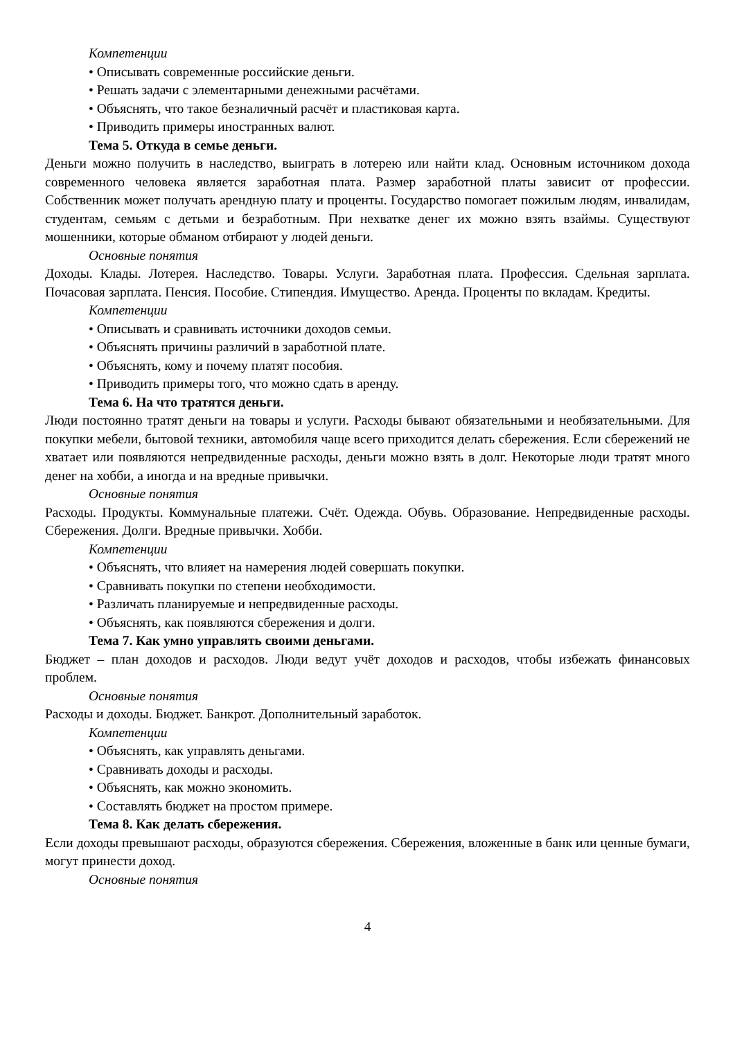Компетенции
• Описывать современные российские деньги.
• Решать задачи с элементарными денежными расчётами.
• Объяснять, что такое безналичный расчёт и пластиковая карта.
• Приводить примеры иностранных валют.
Тема 5. Откуда в семье деньги.
Деньги можно получить в наследство, выиграть в лотерею или найти клад. Основным источником дохода современного человека является заработная плата. Размер заработной платы зависит от профессии. Собственник может получать арендную плату и проценты. Государство помогает пожилым людям, инвалидам, студентам, семьям с детьми и безработным. При нехватке денег их можно взять взаймы. Существуют мошенники, которые обманом отбирают у людей деньги.
Основные понятия
Доходы. Клады. Лотерея. Наследство. Товары. Услуги. Заработная плата. Профессия. Сдельная зарплата. Почасовая зарплата. Пенсия. Пособие. Стипендия. Имущество. Аренда. Проценты по вкладам. Кредиты.
Компетенции
• Описывать и сравнивать источники доходов семьи.
• Объяснять причины различий в заработной плате.
• Объяснять, кому и почему платят пособия.
• Приводить примеры того, что можно сдать в аренду.
Тема 6. На что тратятся деньги.
Люди постоянно тратят деньги на товары и услуги. Расходы бывают обязательными и необязательными. Для покупки мебели, бытовой техники, автомобиля чаще всего приходится делать сбережения. Если сбережений не хватает или появляются непредвиденные расходы, деньги можно взять в долг. Некоторые люди тратят много денег на хобби, а иногда и на вредные привычки.
Основные понятия
Расходы. Продукты. Коммунальные платежи. Счёт. Одежда. Обувь. Образование. Непредвиденные расходы. Сбережения. Долги. Вредные привычки. Хобби.
Компетенции
• Объяснять, что влияет на намерения людей совершать покупки.
• Сравнивать покупки по степени необходимости.
• Различать планируемые и непредвиденные расходы.
• Объяснять, как появляются сбережения и долги.
Тема 7. Как умно управлять своими деньгами.
Бюджет – план доходов и расходов. Люди ведут учёт доходов и расходов, чтобы избежать финансовых проблем.
Основные понятия
Расходы и доходы. Бюджет. Банкрот. Дополнительный заработок.
Компетенции
• Объяснять, как управлять деньгами.
• Сравнивать доходы и расходы.
• Объяснять, как можно экономить.
• Составлять бюджет на простом примере.
Тема 8. Как делать сбережения.
Если доходы превышают расходы, образуются сбережения. Сбережения, вложенные в банк или ценные бумаги, могут принести доход.
Основные понятия
4